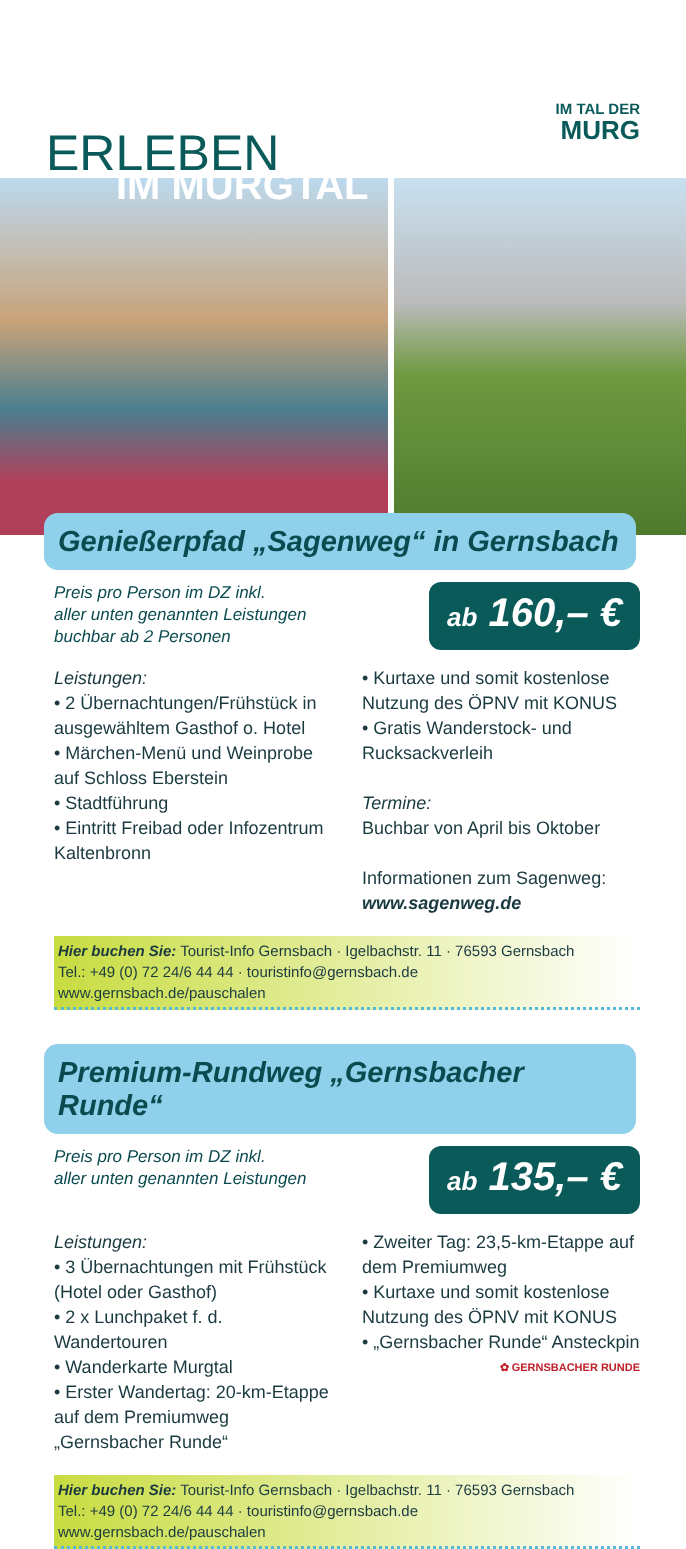IM TAL DER
MURG
ERLEBEN
IM MURGTAL
Genießerpfad „Sagenweg“ in Gernsbach
Preis pro Person im DZ inkl.
aller unten genannten Leistungen
buchbar ab 2 Personen
ab 160,– €
Leistungen:
• 2 Übernachtungen/Frühstück in ausgewähltem Gasthof o. Hotel
• Märchen-Menü und Weinprobe auf Schloss Eberstein
• Stadtführung
• Eintritt Freibad oder Infozentrum Kaltenbronn
• Kurtaxe und somit kostenlose Nutzung des ÖPNV mit KONUS
• Gratis Wanderstock- und Rucksackverleih
Termine:
Buchbar von April bis Oktober
Informationen zum Sagenweg:
www.sagenweg.de
Hier buchen Sie: Tourist-Info Gernsbach · Igelbachstr. 11 · 76593 Gernsbach
Tel.: +49 (0) 72 24/6 44 44 · touristinfo@gernsbach.de
www.gernsbach.de/pauschalen
Premium-Rundweg „Gernsbacher Runde“
Preis pro Person im DZ inkl.
aller unten genannten Leistungen
ab 135,– €
Leistungen:
• 3 Übernachtungen mit Frühstück (Hotel oder Gasthof)
• 2 x Lunchpaket f. d. Wandertouren
• Wanderkarte Murgtal
• Erster Wandertag: 20-km-Etappe auf dem Premiumweg „Gernsbacher Runde“
• Zweiter Tag: 23,5-km-Etappe auf dem Premiumweg
• Kurtaxe und somit kostenlose Nutzung des ÖPNV mit KONUS
• „Gernsbacher Runde“ Ansteckpin
✿ GERNSBACHER RUNDE
Hier buchen Sie: Tourist-Info Gernsbach · Igelbachstr. 11 · 76593 Gernsbach
Tel.: +49 (0) 72 24/6 44 44 · touristinfo@gernsbach.de
www.gernsbach.de/pauschalen